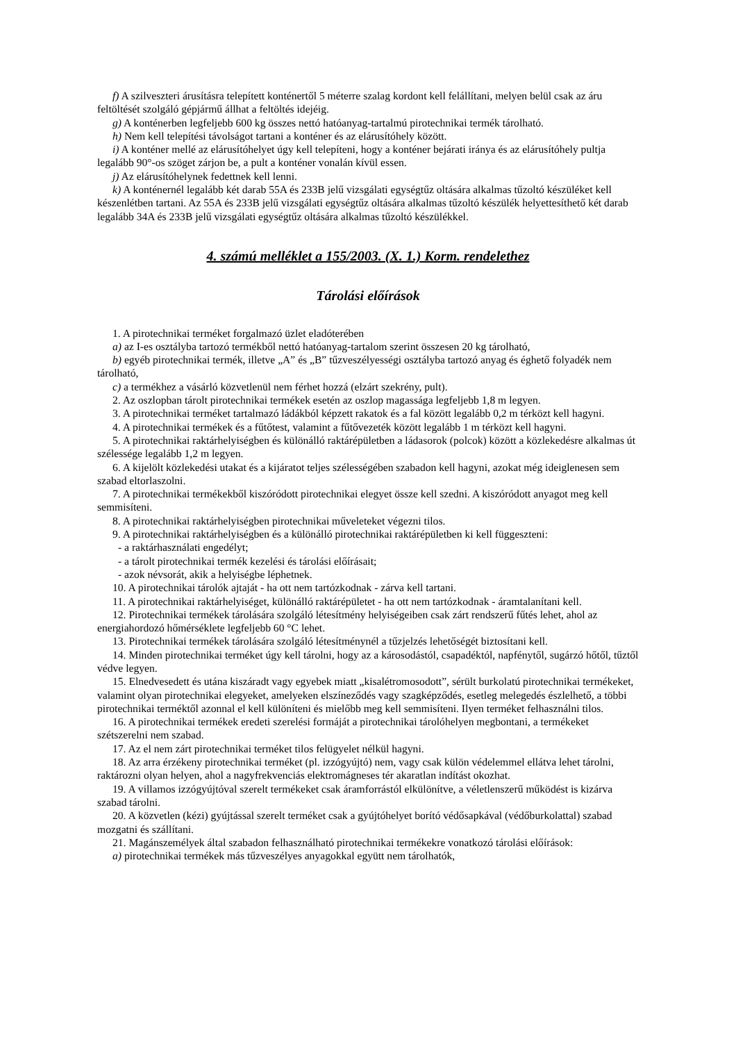f) A szilveszteri árusításra telepített konténertől 5 méterre szalag kordont kell felállítani, melyen belül csak az áru feltöltését szolgáló gépjármű állhat a feltöltés idejéig.
g) A konténerben legfeljebb 600 kg összes nettó hatóanyag-tartalmú pirotechnikai termék tárolható.
h) Nem kell telepítési távolságot tartani a konténer és az elárusítóhely között.
i) A konténer mellé az elárusítóhelyet úgy kell telepíteni, hogy a konténer bejárati iránya és az elárusítóhely pultja legalább 90°-os szöget zárjon be, a pult a konténer vonalán kívül essen.
j) Az elárusítóhelynek fedettnek kell lenni.
k) A konténernél legalább két darab 55A és 233B jelű vizsgálati egységtűz oltására alkalmas tűzoltó készüléket kell készenlétben tartani. Az 55A és 233B jelű vizsgálati egységtűz oltására alkalmas tűzoltó készülék helyettesíthető két darab legalább 34A és 233B jelű vizsgálati egységtűz oltására alkalmas tűzoltó készülékkel.
4. számú melléklet a 155/2003. (X. 1.) Korm. rendelethez
Tárolási előírások
1. A pirotechnikai terméket forgalmazó üzlet eladóterében
a) az I-es osztályba tartozó termékből nettó hatóanyag-tartalom szerint összesen 20 kg tárolható,
b) egyéb pirotechnikai termék, illetve „A” és „B” tűzveszélyességi osztályba tartozó anyag és éghető folyadék nem tárolható,
c) a termékhez a vásárló közvetlenül nem férhet hozzá (elzárt szekrény, pult).
2. Az oszlopban tárolt pirotechnikai termékek esetén az oszlop magassága legfeljebb 1,8 m legyen.
3. A pirotechnikai terméket tartalmazó ládákból képzett rakatok és a fal között legalább 0,2 m térközt kell hagyni.
4. A pirotechnikai termékek és a fűtőtest, valamint a fűtővezeték között legalább 1 m térközt kell hagyni.
5. A pirotechnikai raktárhelyiségben és különálló raktárépületben a ládasorok (polcok) között a közlekedésre alkalmas út szélessége legalább 1,2 m legyen.
6. A kijelölt közlekedési utakat és a kijáratot teljes szélességében szabadon kell hagyni, azokat még ideiglenesen sem szabad eltorlaszolni.
7. A pirotechnikai termékekből kiszóródott pirotechnikai elegyet össze kell szedni. A kiszóródott anyagot meg kell semmisíteni.
8. A pirotechnikai raktárhelyiségben pirotechnikai műveleteket végezni tilos.
9. A pirotechnikai raktárhelyiségben és a különálló pirotechnikai raktárépületben ki kell függeszteni:
- a raktárhasználati engedélyt;
- a tárolt pirotechnikai termék kezelési és tárolási előírásait;
- azok névsorát, akik a helyiségbe léphetnek.
10. A pirotechnikai tárolók ajtaját - ha ott nem tartózkodnak - zárva kell tartani.
11. A pirotechnikai raktárhelyiséget, különálló raktárépületet - ha ott nem tartózkodnak - áramtalanítani kell.
12. Pirotechnikai termékek tárolására szolgáló létesítmény helyiségeiben csak zárt rendszerű fűtés lehet, ahol az energiahordozó hőmérséklete legfeljebb 60 °C lehet.
13. Pirotechnikai termékek tárolására szolgáló létesítménynél a tűzjelzés lehetőségét biztosítani kell.
14. Minden pirotechnikai terméket úgy kell tárolni, hogy az a károsodástól, csapadéktól, napfénytől, sugárzó hőtől, tűztől védve legyen.
15. Elnedvesedett és utána kiszáradt vagy egyebek miatt „kisalétromosodott”, sérült burkolatú pirotechnikai termékeket, valamint olyan pirotechnikai elegyeket, amelyeken elszíneződés vagy szagképződés, esetleg melegedés észlelhető, a többi pirotechnikai terméktől azonnal el kell különíteni és mielőbb meg kell semmisíteni. Ilyen terméket felhasználni tilos.
16. A pirotechnikai termékek eredeti szerelési formáját a pirotechnikai tárolóhelyen megbontani, a termékeket szétszerelni nem szabad.
17. Az el nem zárt pirotechnikai terméket tilos felügyelet nélkül hagyni.
18. Az arra érzékeny pirotechnikai terméket (pl. izzógyújtó) nem, vagy csak külön védelemmel ellátva lehet tárolni, raktározni olyan helyen, ahol a nagyfrekvenciás elektromágneses tér akaratlan indítást okozhat.
19. A villamos izzógyújtóval szerelt termékeket csak áramforrástól elkülönítve, a véletlenszerű működést is kizárva szabad tárolni.
20. A közvetlen (kézi) gyújtással szerelt terméket csak a gyújtóhelyet borító védősapkával (védőburkolattal) szabad mozgatni és szállítani.
21. Magánszemélyek által szabadon felhasználható pirotechnikai termékekre vonatkozó tárolási előírások:
a) pirotechnikai termékek más tűzveszélyes anyagokkal együtt nem tárolhatók,